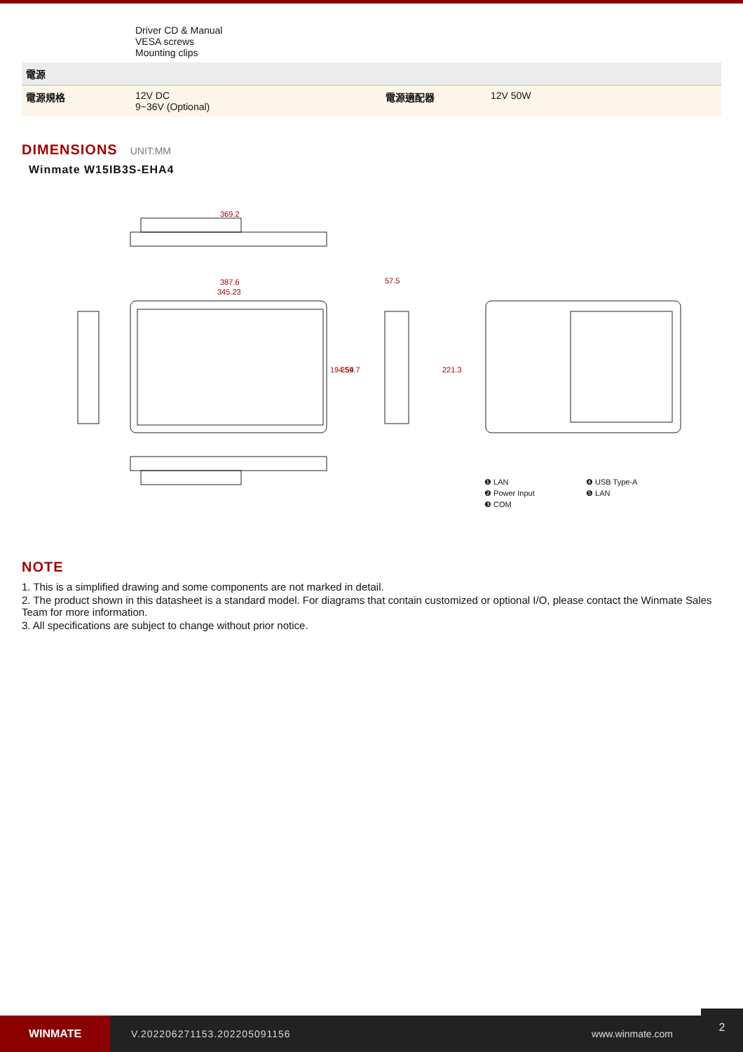| | Driver CD & Manual VESA screws Mounting clips | | |
| 電源 | | | |
| 電源規格 | 12V DC 9~36V (Optional) | 電源適配器 | 12V 50W |
DIMENSIONS UNIT:MM
Winmate W15IB3S-EHA4
369.2
387.6
345.23
57.5
194.54
259.7
221.3
❶ LAN ❹ USB Type-A ❷ Power Input ❺ LAN ❸ COM
NOTE
1. This is a simplified drawing and some components are not marked in detail.
2. The product shown in this datasheet is a standard model. For diagrams that contain customized or optional I/O, please contact the Winmate Sales Team for more information.
3. All specifications are subject to change without prior notice.
WINMATE
V.202206271153.202205091156 www.winmate.com
2